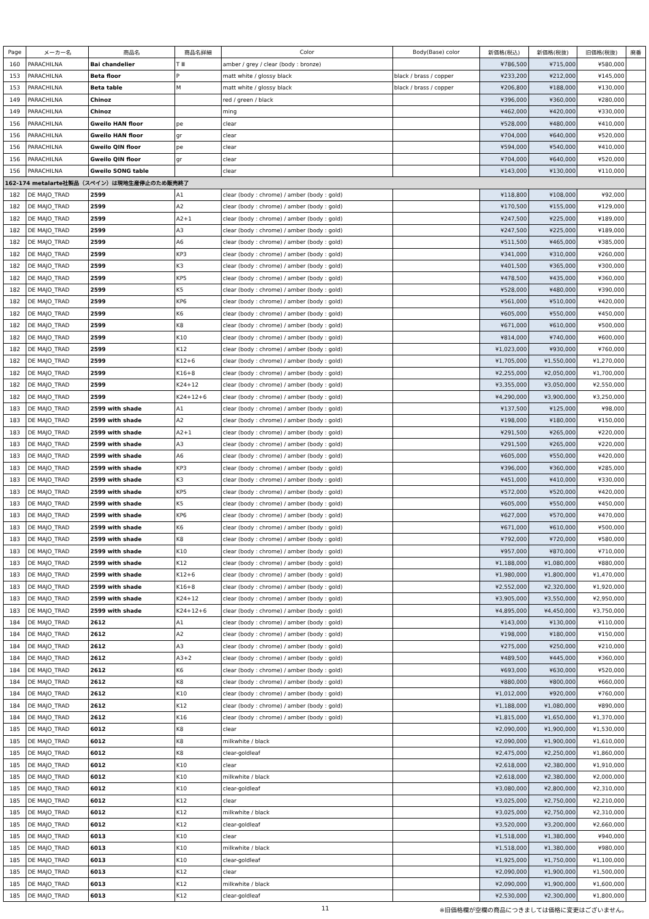| Page | メーカー名 | 商品名 | 商品名詳細 | Color | Body(Base) color | 新価格(税込) | 新価格(税抜) | 旧価格(税抜) | 廃番 |
| --- | --- | --- | --- | --- | --- | --- | --- | --- | --- |
| 160 | PARACHILNA | Bai chandelier | T Ⅲ | amber / grey / clear (body : bronze) | | ¥786,500 | ¥715,000 | ¥580,000 | |
| 153 | PARACHILNA | Beta floor | P | matt white / glossy black | black / brass / copper | ¥233,200 | ¥212,000 | ¥145,000 | |
| 153 | PARACHILNA | Beta table | M | matt white / glossy black | black / brass / copper | ¥206,800 | ¥188,000 | ¥130,000 | |
| 149 | PARACHILNA | Chinoz | | red / green / black | | ¥396,000 | ¥360,000 | ¥280,000 | |
| 149 | PARACHILNA | Chinoz | | ming | | ¥462,000 | ¥420,000 | ¥330,000 | |
| 156 | PARACHILNA | Gweilo HAN floor | pe | clear | | ¥528,000 | ¥480,000 | ¥410,000 | |
| 156 | PARACHILNA | Gweilo HAN floor | gr | clear | | ¥704,000 | ¥640,000 | ¥520,000 | |
| 156 | PARACHILNA | Gweilo QIN floor | pe | clear | | ¥594,000 | ¥540,000 | ¥410,000 | |
| 156 | PARACHILNA | Gweilo QIN floor | gr | clear | | ¥704,000 | ¥640,000 | ¥520,000 | |
| 156 | PARACHILNA | Gweilo SONG table | | clear | | ¥143,000 | ¥130,000 | ¥110,000 | |
| 162-174 metalarte社製品（スペイン）は現地生産停止のため販売終了 | | | | | | | | | |
| 182 | DE MAJO_TRAD | 2599 | A1 | clear (body : chrome) / amber (body : gold) | | ¥118,800 | ¥108,000 | ¥92,000 | |
| 182 | DE MAJO_TRAD | 2599 | A2 | clear (body : chrome) / amber (body : gold) | | ¥170,500 | ¥155,000 | ¥129,000 | |
| 182 | DE MAJO_TRAD | 2599 | A2+1 | clear (body : chrome) / amber (body : gold) | | ¥247,500 | ¥225,000 | ¥189,000 | |
| 182 | DE MAJO_TRAD | 2599 | A3 | clear (body : chrome) / amber (body : gold) | | ¥247,500 | ¥225,000 | ¥189,000 | |
| 182 | DE MAJO_TRAD | 2599 | A6 | clear (body : chrome) / amber (body : gold) | | ¥511,500 | ¥465,000 | ¥385,000 | |
| 182 | DE MAJO_TRAD | 2599 | KP3 | clear (body : chrome) / amber (body : gold) | | ¥341,000 | ¥310,000 | ¥260,000 | |
| 182 | DE MAJO_TRAD | 2599 | K3 | clear (body : chrome) / amber (body : gold) | | ¥401,500 | ¥365,000 | ¥300,000 | |
| 182 | DE MAJO_TRAD | 2599 | KP5 | clear (body : chrome) / amber (body : gold) | | ¥478,500 | ¥435,000 | ¥360,000 | |
| 182 | DE MAJO_TRAD | 2599 | K5 | clear (body : chrome) / amber (body : gold) | | ¥528,000 | ¥480,000 | ¥390,000 | |
| 182 | DE MAJO_TRAD | 2599 | KP6 | clear (body : chrome) / amber (body : gold) | | ¥561,000 | ¥510,000 | ¥420,000 | |
| 182 | DE MAJO_TRAD | 2599 | K6 | clear (body : chrome) / amber (body : gold) | | ¥605,000 | ¥550,000 | ¥450,000 | |
| 182 | DE MAJO_TRAD | 2599 | K8 | clear (body : chrome) / amber (body : gold) | | ¥671,000 | ¥610,000 | ¥500,000 | |
| 182 | DE MAJO_TRAD | 2599 | K10 | clear (body : chrome) / amber (body : gold) | | ¥814,000 | ¥740,000 | ¥600,000 | |
| 182 | DE MAJO_TRAD | 2599 | K12 | clear (body : chrome) / amber (body : gold) | | ¥1,023,000 | ¥930,000 | ¥760,000 | |
| 182 | DE MAJO_TRAD | 2599 | K12+6 | clear (body : chrome) / amber (body : gold) | | ¥1,705,000 | ¥1,550,000 | ¥1,270,000 | |
| 182 | DE MAJO_TRAD | 2599 | K16+8 | clear (body : chrome) / amber (body : gold) | | ¥2,255,000 | ¥2,050,000 | ¥1,700,000 | |
| 182 | DE MAJO_TRAD | 2599 | K24+12 | clear (body : chrome) / amber (body : gold) | | ¥3,355,000 | ¥3,050,000 | ¥2,550,000 | |
| 182 | DE MAJO_TRAD | 2599 | K24+12+6 | clear (body : chrome) / amber (body : gold) | | ¥4,290,000 | ¥3,900,000 | ¥3,250,000 | |
| 183 | DE MAJO_TRAD | 2599 with shade | A1 | clear (body : chrome) / amber (body : gold) | | ¥137,500 | ¥125,000 | ¥98,000 | |
| 183 | DE MAJO_TRAD | 2599 with shade | A2 | clear (body : chrome) / amber (body : gold) | | ¥198,000 | ¥180,000 | ¥150,000 | |
| 183 | DE MAJO_TRAD | 2599 with shade | A2+1 | clear (body : chrome) / amber (body : gold) | | ¥291,500 | ¥265,000 | ¥220,000 | |
| 183 | DE MAJO_TRAD | 2599 with shade | A3 | clear (body : chrome) / amber (body : gold) | | ¥291,500 | ¥265,000 | ¥220,000 | |
| 183 | DE MAJO_TRAD | 2599 with shade | A6 | clear (body : chrome) / amber (body : gold) | | ¥605,000 | ¥550,000 | ¥420,000 | |
| 183 | DE MAJO_TRAD | 2599 with shade | KP3 | clear (body : chrome) / amber (body : gold) | | ¥396,000 | ¥360,000 | ¥285,000 | |
| 183 | DE MAJO_TRAD | 2599 with shade | K3 | clear (body : chrome) / amber (body : gold) | | ¥451,000 | ¥410,000 | ¥330,000 | |
| 183 | DE MAJO_TRAD | 2599 with shade | KP5 | clear (body : chrome) / amber (body : gold) | | ¥572,000 | ¥520,000 | ¥420,000 | |
| 183 | DE MAJO_TRAD | 2599 with shade | K5 | clear (body : chrome) / amber (body : gold) | | ¥605,000 | ¥550,000 | ¥450,000 | |
| 183 | DE MAJO_TRAD | 2599 with shade | KP6 | clear (body : chrome) / amber (body : gold) | | ¥627,000 | ¥570,000 | ¥470,000 | |
| 183 | DE MAJO_TRAD | 2599 with shade | K6 | clear (body : chrome) / amber (body : gold) | | ¥671,000 | ¥610,000 | ¥500,000 | |
| 183 | DE MAJO_TRAD | 2599 with shade | K8 | clear (body : chrome) / amber (body : gold) | | ¥792,000 | ¥720,000 | ¥580,000 | |
| 183 | DE MAJO_TRAD | 2599 with shade | K10 | clear (body : chrome) / amber (body : gold) | | ¥957,000 | ¥870,000 | ¥710,000 | |
| 183 | DE MAJO_TRAD | 2599 with shade | K12 | clear (body : chrome) / amber (body : gold) | | ¥1,188,000 | ¥1,080,000 | ¥880,000 | |
| 183 | DE MAJO_TRAD | 2599 with shade | K12+6 | clear (body : chrome) / amber (body : gold) | | ¥1,980,000 | ¥1,800,000 | ¥1,470,000 | |
| 183 | DE MAJO_TRAD | 2599 with shade | K16+8 | clear (body : chrome) / amber (body : gold) | | ¥2,552,000 | ¥2,320,000 | ¥1,920,000 | |
| 183 | DE MAJO_TRAD | 2599 with shade | K24+12 | clear (body : chrome) / amber (body : gold) | | ¥3,905,000 | ¥3,550,000 | ¥2,950,000 | |
| 183 | DE MAJO_TRAD | 2599 with shade | K24+12+6 | clear (body : chrome) / amber (body : gold) | | ¥4,895,000 | ¥4,450,000 | ¥3,750,000 | |
| 184 | DE MAJO_TRAD | 2612 | A1 | clear (body : chrome) / amber (body : gold) | | ¥143,000 | ¥130,000 | ¥110,000 | |
| 184 | DE MAJO_TRAD | 2612 | A2 | clear (body : chrome) / amber (body : gold) | | ¥198,000 | ¥180,000 | ¥150,000 | |
| 184 | DE MAJO_TRAD | 2612 | A3 | clear (body : chrome) / amber (body : gold) | | ¥275,000 | ¥250,000 | ¥210,000 | |
| 184 | DE MAJO_TRAD | 2612 | A3+2 | clear (body : chrome) / amber (body : gold) | | ¥489,500 | ¥445,000 | ¥360,000 | |
| 184 | DE MAJO_TRAD | 2612 | K6 | clear (body : chrome) / amber (body : gold) | | ¥693,000 | ¥630,000 | ¥520,000 | |
| 184 | DE MAJO_TRAD | 2612 | K8 | clear (body : chrome) / amber (body : gold) | | ¥880,000 | ¥800,000 | ¥660,000 | |
| 184 | DE MAJO_TRAD | 2612 | K10 | clear (body : chrome) / amber (body : gold) | | ¥1,012,000 | ¥920,000 | ¥760,000 | |
| 184 | DE MAJO_TRAD | 2612 | K12 | clear (body : chrome) / amber (body : gold) | | ¥1,188,000 | ¥1,080,000 | ¥890,000 | |
| 184 | DE MAJO_TRAD | 2612 | K16 | clear (body : chrome) / amber (body : gold) | | ¥1,815,000 | ¥1,650,000 | ¥1,370,000 | |
| 185 | DE MAJO_TRAD | 6012 | K8 | clear | | ¥2,090,000 | ¥1,900,000 | ¥1,530,000 | |
| 185 | DE MAJO_TRAD | 6012 | K8 | milkwhite / black | | ¥2,090,000 | ¥1,900,000 | ¥1,610,000 | |
| 185 | DE MAJO_TRAD | 6012 | K8 | clear-goldleaf | | ¥2,475,000 | ¥2,250,000 | ¥1,860,000 | |
| 185 | DE MAJO_TRAD | 6012 | K10 | clear | | ¥2,618,000 | ¥2,380,000 | ¥1,910,000 | |
| 185 | DE MAJO_TRAD | 6012 | K10 | milkwhite / black | | ¥2,618,000 | ¥2,380,000 | ¥2,000,000 | |
| 185 | DE MAJO_TRAD | 6012 | K10 | clear-goldleaf | | ¥3,080,000 | ¥2,800,000 | ¥2,310,000 | |
| 185 | DE MAJO_TRAD | 6012 | K12 | clear | | ¥3,025,000 | ¥2,750,000 | ¥2,210,000 | |
| 185 | DE MAJO_TRAD | 6012 | K12 | milkwhite / black | | ¥3,025,000 | ¥2,750,000 | ¥2,310,000 | |
| 185 | DE MAJO_TRAD | 6012 | K12 | clear-goldleaf | | ¥3,520,000 | ¥3,200,000 | ¥2,660,000 | |
| 185 | DE MAJO_TRAD | 6013 | K10 | clear | | ¥1,518,000 | ¥1,380,000 | ¥940,000 | |
| 185 | DE MAJO_TRAD | 6013 | K10 | milkwhite / black | | ¥1,518,000 | ¥1,380,000 | ¥980,000 | |
| 185 | DE MAJO_TRAD | 6013 | K10 | clear-goldleaf | | ¥1,925,000 | ¥1,750,000 | ¥1,100,000 | |
| 185 | DE MAJO_TRAD | 6013 | K12 | clear | | ¥2,090,000 | ¥1,900,000 | ¥1,500,000 | |
| 185 | DE MAJO_TRAD | 6013 | K12 | milkwhite / black | | ¥2,090,000 | ¥1,900,000 | ¥1,600,000 | |
| 185 | DE MAJO_TRAD | 6013 | K12 | clear-goldleaf | | ¥2,530,000 | ¥2,300,000 | ¥1,800,000 | |
11 ※旧価格欄が空欄の商品につきましては価格に変更はございません。